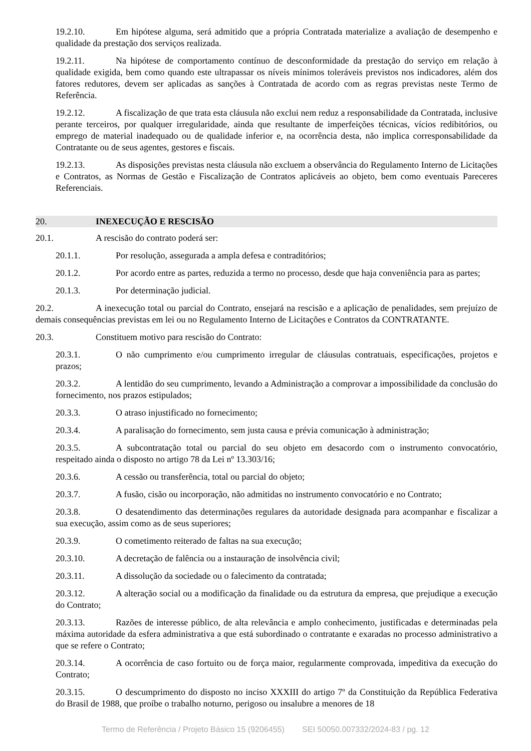19.2.10. Em hipótese alguma, será admitido que a própria Contratada materialize a avaliação de desempenho e qualidade da prestação dos serviços realizada.
19.2.11. Na hipótese de comportamento contínuo de desconformidade da prestação do serviço em relação à qualidade exigida, bem como quando este ultrapassar os níveis mínimos toleráveis previstos nos indicadores, além dos fatores redutores, devem ser aplicadas as sanções à Contratada de acordo com as regras previstas neste Termo de Referência.
19.2.12. A fiscalização de que trata esta cláusula não exclui nem reduz a responsabilidade da Contratada, inclusive perante terceiros, por qualquer irregularidade, ainda que resultante de imperfeições técnicas, vícios redibitórios, ou emprego de material inadequado ou de qualidade inferior e, na ocorrência desta, não implica corresponsabilidade da Contratante ou de seus agentes, gestores e fiscais.
19.2.13. As disposições previstas nesta cláusula não excluem a observância do Regulamento Interno de Licitações e Contratos, as Normas de Gestão e Fiscalização de Contratos aplicáveis ao objeto, bem como eventuais Pareceres Referenciais.
20. INEXECUÇÃO E RESCISÃO
20.1. A rescisão do contrato poderá ser:
20.1.1. Por resolução, assegurada a ampla defesa e contraditórios;
20.1.2. Por acordo entre as partes, reduzida a termo no processo, desde que haja conveniência para as partes;
20.1.3. Por determinação judicial.
20.2. A inexecução total ou parcial do Contrato, ensejará na rescisão e a aplicação de penalidades, sem prejuízo de demais consequências previstas em lei ou no Regulamento Interno de Licitações e Contratos da CONTRATANTE.
20.3. Constituem motivo para rescisão do Contrato:
20.3.1. O não cumprimento e/ou cumprimento irregular de cláusulas contratuais, especificações, projetos e prazos;
20.3.2. A lentidão do seu cumprimento, levando a Administração a comprovar a impossibilidade da conclusão do fornecimento, nos prazos estipulados;
20.3.3. O atraso injustificado no fornecimento;
20.3.4. A paralisação do fornecimento, sem justa causa e prévia comunicação à administração;
20.3.5. A subcontratação total ou parcial do seu objeto em desacordo com o instrumento convocatório, respeitado ainda o disposto no artigo 78 da Lei nº 13.303/16;
20.3.6. A cessão ou transferência, total ou parcial do objeto;
20.3.7. A fusão, cisão ou incorporação, não admitidas no instrumento convocatório e no Contrato;
20.3.8. O desatendimento das determinações regulares da autoridade designada para acompanhar e fiscalizar a sua execução, assim como as de seus superiores;
20.3.9. O cometimento reiterado de faltas na sua execução;
20.3.10. A decretação de falência ou a instauração de insolvência civil;
20.3.11. A dissolução da sociedade ou o falecimento da contratada;
20.3.12. A alteração social ou a modificação da finalidade ou da estrutura da empresa, que prejudique a execução do Contrato;
20.3.13. Razões de interesse público, de alta relevância e amplo conhecimento, justificadas e determinadas pela máxima autoridade da esfera administrativa a que está subordinado o contratante e exaradas no processo administrativo a que se refere o Contrato;
20.3.14. A ocorrência de caso fortuito ou de força maior, regularmente comprovada, impeditiva da execução do Contrato;
20.3.15. O descumprimento do disposto no inciso XXXIII do artigo 7º da Constituição da República Federativa do Brasil de 1988, que proíbe o trabalho noturno, perigoso ou insalubre a menores de 18
Termo de Referência / Projeto Básico 15 (9206455) SEI 50050.007332/2024-83 / pg. 12